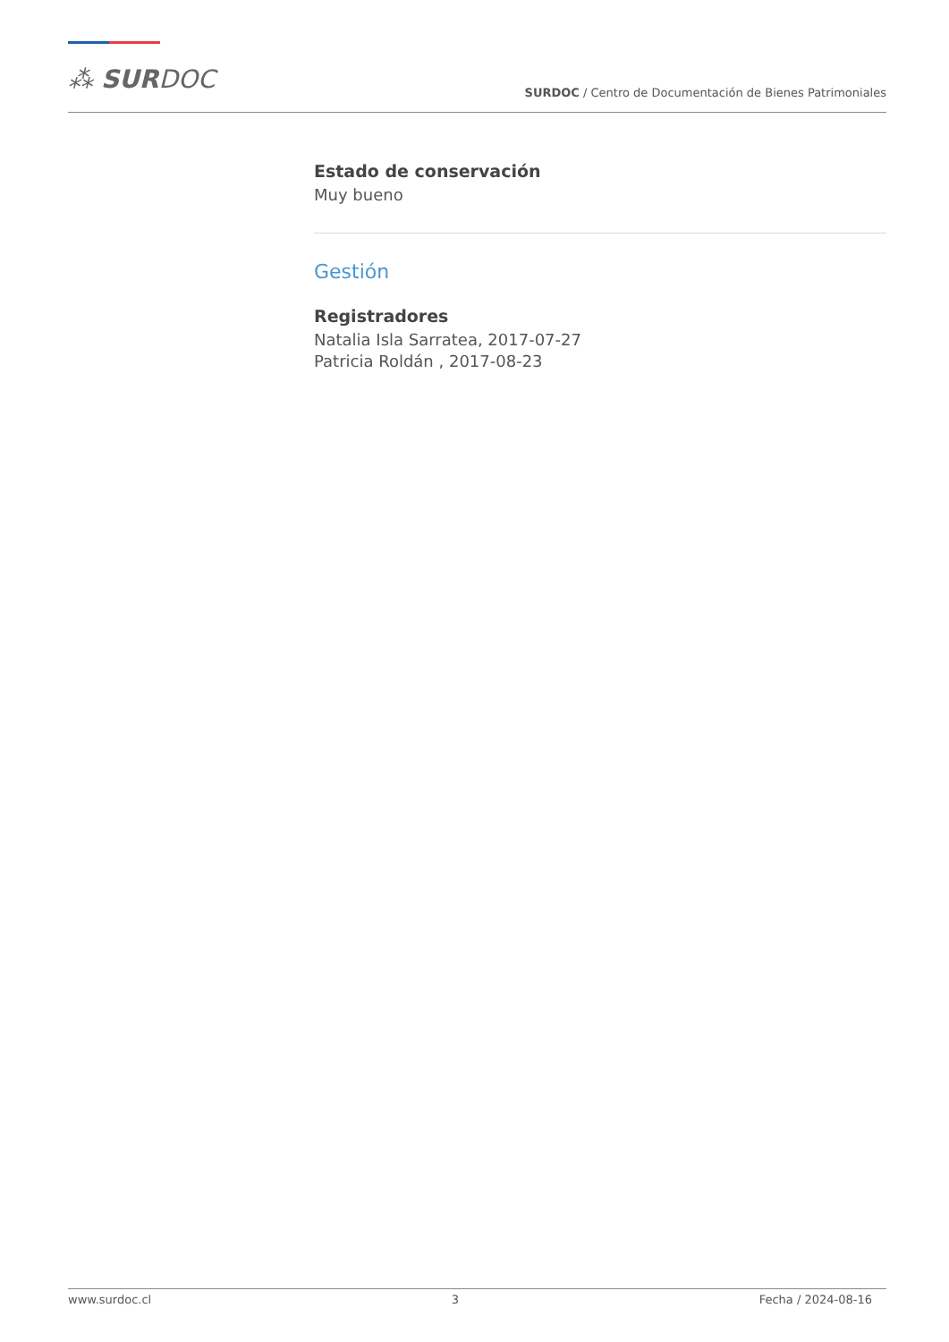⁂ SURDOC
SURDOC / Centro de Documentación de Bienes Patrimoniales
Estado de conservación
Muy bueno
Gestión
Registradores
Natalia Isla Sarratea, 2017-07-27
Patricia Roldán , 2017-08-23
www.surdoc.cl 3 Fecha / 2024-08-16